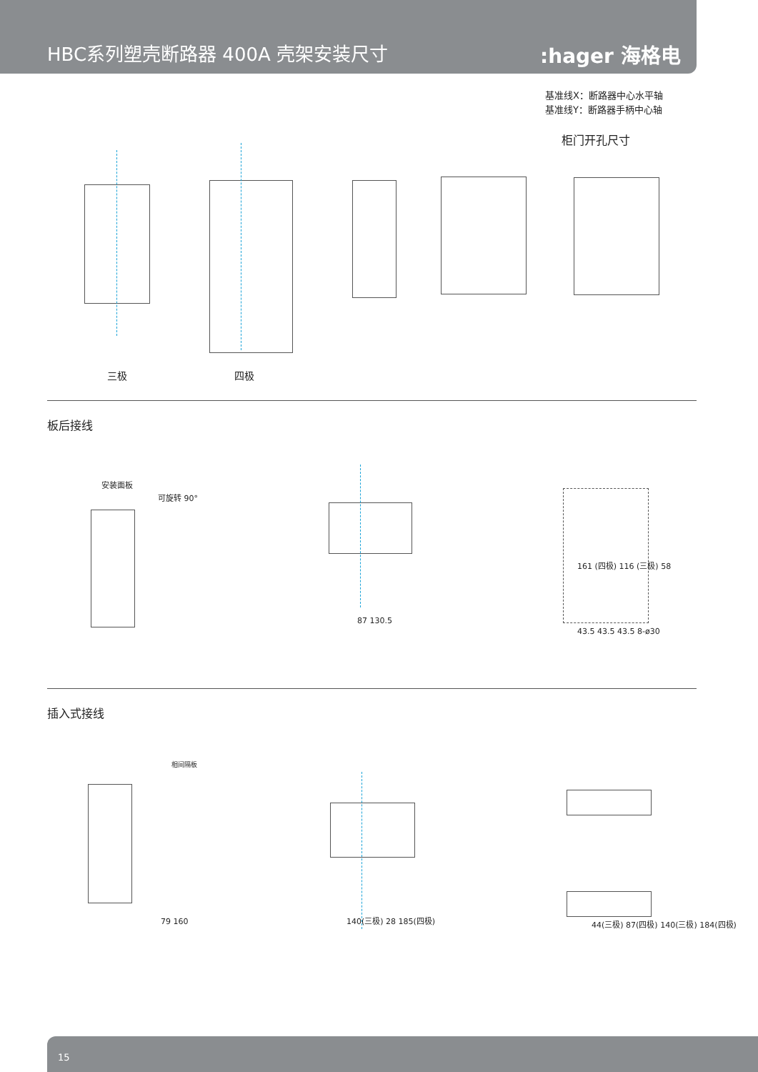HBC系列塑壳断路器 400A 壳架安装尺寸
:hager 海格电气
基准线X：断路器中心水平轴
基准线Y：断路器手柄中心轴
柜门开孔尺寸
三极 四极
板后接线
安装面板
可旋转 90°
87 130.5
161 (四极) 116 (三极) 58
43.5 43.5 43.5 8-ø30
插入式接线
相间隔板
79 160 140(三极) 28 185(四极)
44(三极) 87(四极) 140(三极) 184(四极)
15